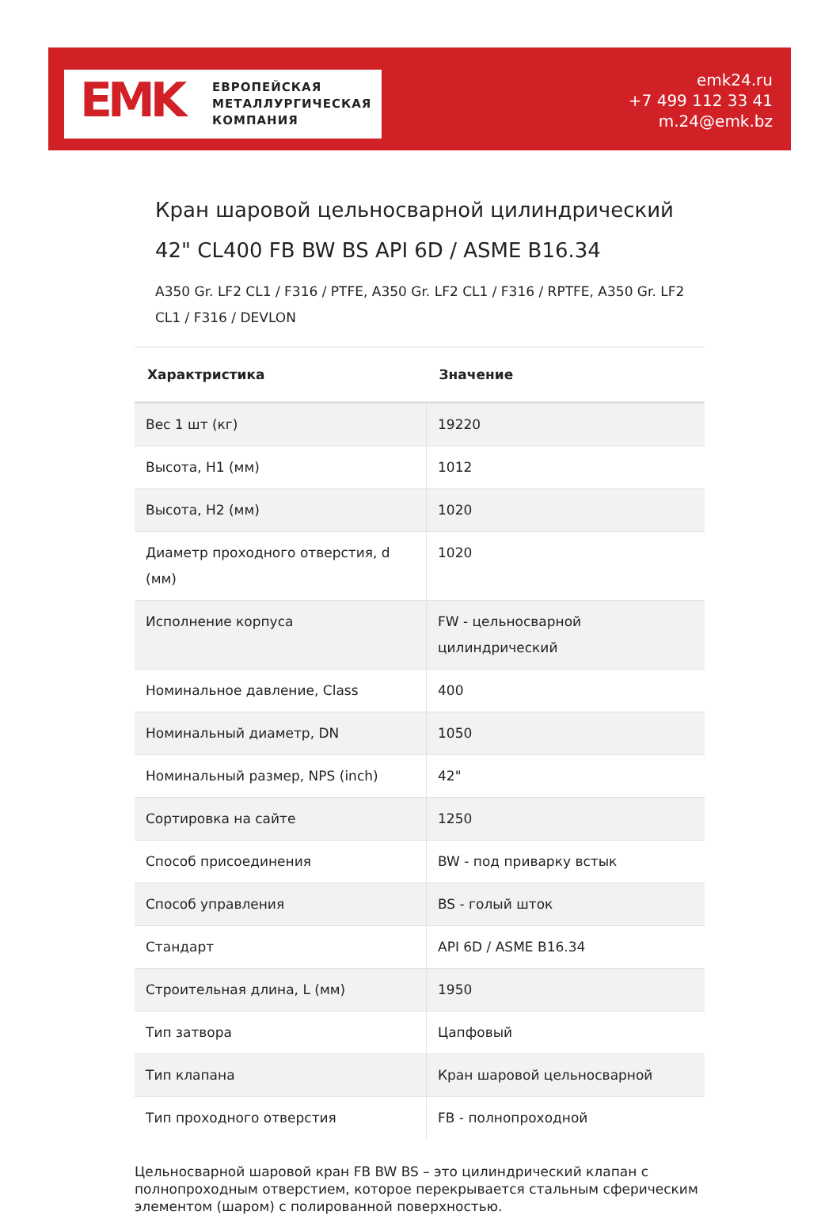EMK
ЕВРОПЕЙСКАЯ
МЕТАЛЛУРГИЧЕСКАЯ
КОМПАНИЯ
emk24.ru
+7 499 112 33 41
m.24@emk.bz
Кран шаровой цельносварной цилиндрический 42" CL400 FB BW BS API 6D / ASME B16.34
A350 Gr. LF2 CL1 / F316 / PTFE, A350 Gr. LF2 CL1 / F316 / RPTFE, A350 Gr. LF2 CL1 / F316 / DEVLON
| Характристика | Значение |
| --- | --- |
| Вес 1 шт (кг) | 19220 |
| Высота, H1 (мм) | 1012 |
| Высота, H2 (мм) | 1020 |
| Диаметр проходного отверстия, d (мм) | 1020 |
| Исполнение корпуса | FW - цельносварной цилиндрический |
| Номинальное давление, Class | 400 |
| Номинальный диаметр, DN | 1050 |
| Номинальный размер, NPS (inch) | 42" |
| Сортировка на сайте | 1250 |
| Способ присоединения | BW - под приварку встык |
| Способ управления | BS - голый шток |
| Стандарт | API 6D / ASME B16.34 |
| Строительная длина, L (мм) | 1950 |
| Тип затвора | Цапфовый |
| Тип клапана | Кран шаровой цельносварной |
| Тип проходного отверстия | FB - полнопроходной |
Цельносварной шаровой кран FB BW BS – это цилиндрический клапан с полнопроходным отверстием, которое перекрывается стальным сферическим элементом (шаром) с полированной поверхностью.